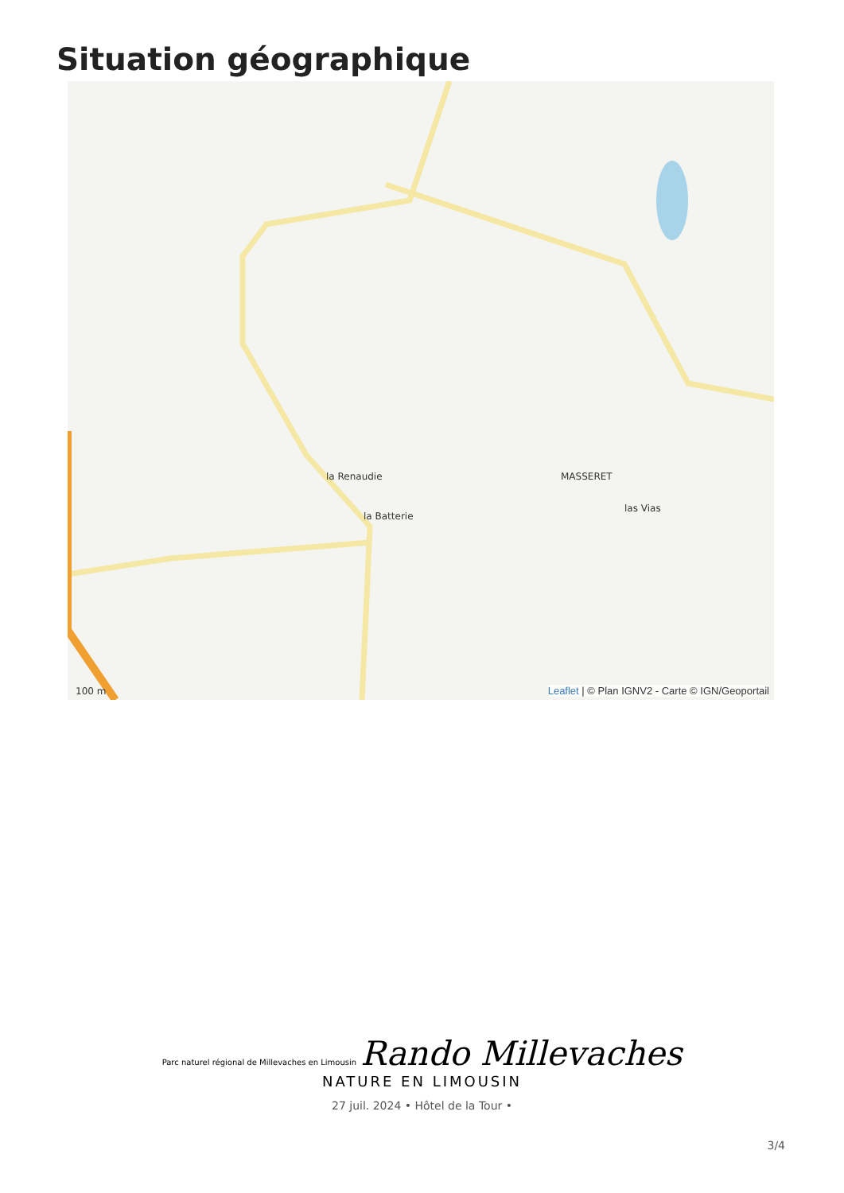Situation géographique
la Renaudie MASSERET
la Batterie
las Vias
100 m
Leaflet | © Plan IGNV2 - Carte © IGN/Geoportail
Parc naturel régional de Millevaches en Limousin Rando Millevaches
NATURE EN LIMOUSIN
27 juil. 2024 • Hôtel de la Tour •
3/4